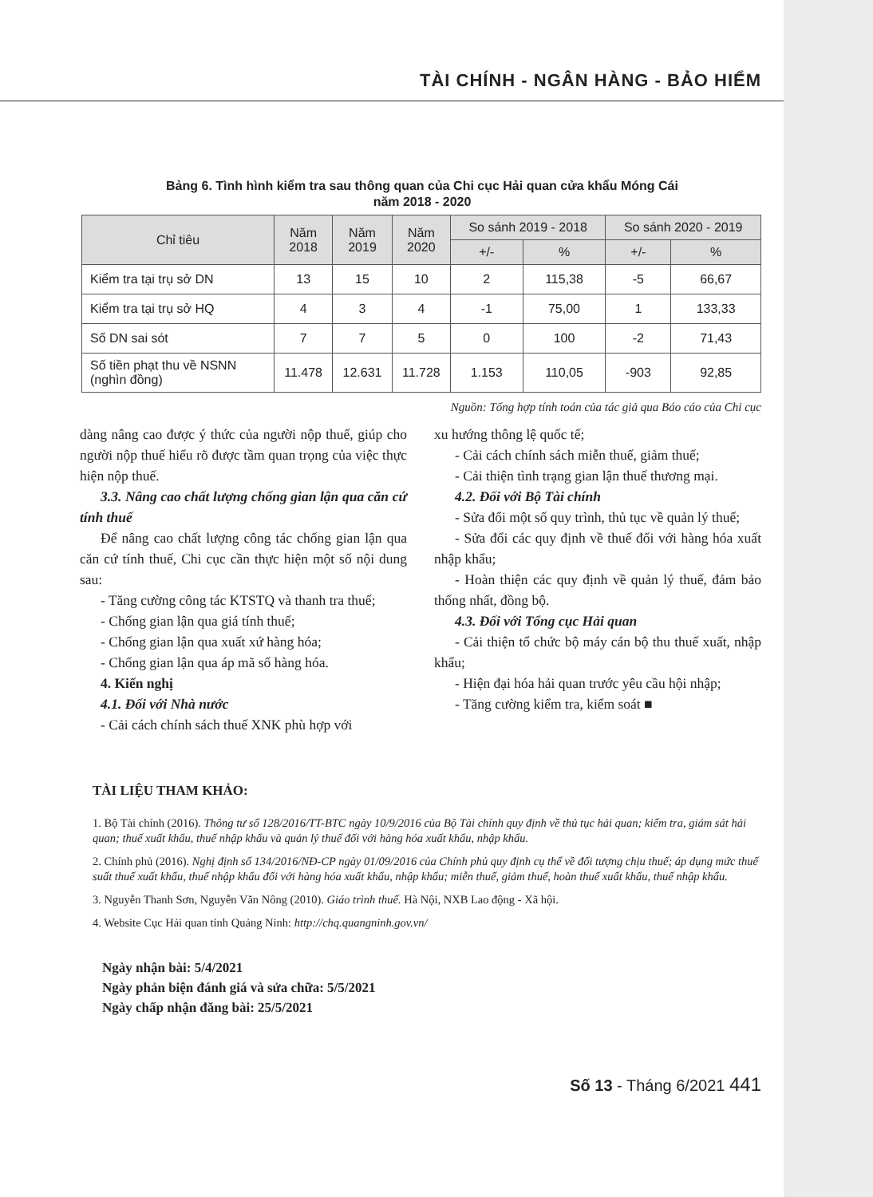TÀI CHÍNH - NGÂN HÀNG - BẢO HIỂM
Bảng 6. Tình hình kiểm tra sau thông quan của Chi cục Hải quan cửa khẩu Móng Cái
năm 2018 - 2020
| Chỉ tiêu | Năm 2018 | Năm 2019 | Năm 2020 | So sánh 2019 - 2018 | | So sánh 2020 - 2019 | |
| --- | --- | --- | --- | --- | --- | --- | --- |
| | | | | +/- | % | +/- | % |
| Kiểm tra tại trụ sở DN | 13 | 15 | 10 | 2 | 115,38 | -5 | 66,67 |
| Kiểm tra tại trụ sở HQ | 4 | 3 | 4 | -1 | 75,00 | 1 | 133,33 |
| Số DN sai sót | 7 | 7 | 5 | 0 | 100 | -2 | 71,43 |
| Số tiền phạt thu về NSNN (nghìn đồng) | 11.478 | 12.631 | 11.728 | 1.153 | 110,05 | -903 | 92,85 |
Nguồn: Tổng hợp tính toán của tác giả qua Báo cáo của Chi cục
dàng nâng cao được ý thức của người nộp thuế, giúp cho người nộp thuế hiểu rõ được tầm quan trọng của việc thực hiện nộp thuế.
3.3. Nâng cao chất lượng chống gian lận qua căn cứ tính thuế
Để nâng cao chất lượng công tác chống gian lận qua căn cứ tính thuế, Chi cục cần thực hiện một số nội dung sau:
- Tăng cường công tác KTSTQ và thanh tra thuế;
- Chống gian lận qua giá tính thuế;
- Chống gian lận qua xuất xứ hàng hóa;
- Chống gian lận qua áp mã số hàng hóa.
4. Kiến nghị
4.1. Đối với Nhà nước
- Cải cách chính sách thuế XNK phù hợp với
xu hướng thông lệ quốc tế;
- Cải cách chính sách miễn thuế, giảm thuế;
- Cải thiện tình trạng gian lận thuế thương mại.
4.2. Đối với Bộ Tài chính
- Sửa đổi một số quy trình, thủ tục về quản lý thuế;
- Sửa đổi các quy định về thuế đối với hàng hóa xuất nhập khẩu;
- Hoàn thiện các quy định về quản lý thuế, đảm bảo thống nhất, đồng bộ.
4.3. Đối với Tổng cục Hải quan
- Cải thiện tổ chức bộ máy cán bộ thu thuế xuất, nhập khẩu;
- Hiện đại hóa hải quan trước yêu cầu hội nhập;
- Tăng cường kiểm tra, kiểm soát ■
TÀI LIỆU THAM KHẢO:
1. Bộ Tài chính (2016). Thông tư số 128/2016/TT-BTC ngày 10/9/2016 của Bộ Tài chính quy định về thủ tục hải quan; kiểm tra, giám sát hải quan; thuế xuất khẩu, thuế nhập khẩu và quản lý thuế đối với hàng hóa xuất khẩu, nhập khẩu.
2. Chính phủ (2016). Nghị định số 134/2016/NĐ-CP ngày 01/09/2016 của Chính phủ quy định cụ thể về đối tượng chịu thuế; áp dụng mức thuế suất thuế xuất khẩu, thuế nhập khẩu đối với hàng hóa xuất khẩu, nhập khẩu; miễn thuế, giảm thuế, hoàn thuế xuất khẩu, thuế nhập khẩu.
3. Nguyễn Thanh Sơn, Nguyễn Văn Nông (2010). Giáo trình thuế. Hà Nội, NXB Lao động - Xã hội.
4. Website Cục Hải quan tỉnh Quảng Ninh: http://chq.quangninh.gov.vn/
Ngày nhận bài: 5/4/2021
Ngày phản biện đánh giá và sửa chữa: 5/5/2021
Ngày chấp nhận đăng bài: 25/5/2021
Số 13 - Tháng 6/2021 441